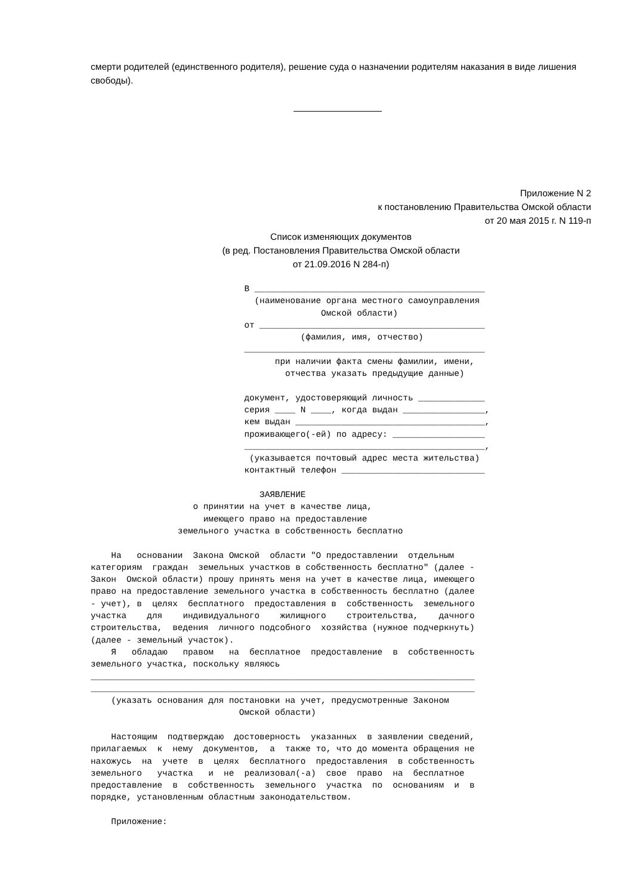смерти родителей (единственного родителя), решение суда о назначении родителям наказания в виде лишения свободы).
Приложение N 2
к постановлению Правительства Омской области
от 20 мая 2015 г. N 119-п
Список изменяющих документов
(в ред. Постановления Правительства Омской области
от 21.09.2016 N 284-п)
                              В _____________________________________________
                                (наименование органа местного самоуправления
                                             Омской области)
                              от ____________________________________________
                                         (фамилия, имя, отчество)
                              _______________________________________________
                                    при наличии факта смены фамилии, имени,
                                      отчества указать предыдущие данные)

                              документ, удостоверяющий личность _____________
                              серия ____ N ____, когда выдан ________________,
                              кем выдан _____________________________________,
                              проживающего(-ей) по адресу: __________________
                              _______________________________________________,
                               (указывается почтовый адрес места жительства)
                              контактный телефон ____________________________

                                 ЗАЯВЛЕНИЕ
                    о принятии на учет в качестве лица,
                      имеющего право на предоставление
                 земельного участка в собственность бесплатно

    На   основании  Закона Омской  области "О предоставлении  отдельным
категориям  граждан  земельных участков в собственность бесплатно" (далее -
Закон  Омской области) прошу принять меня на учет в качестве лица, имеющего
право на предоставление земельного участка в собственность бесплатно (далее
- учет), в  целях  бесплатного  предоставления в  собственность  земельного
участка    для    индивидуального    жилищного    строительства,    дачного
строительства,  ведения  личного подсобного  хозяйства (нужное подчеркнуть)
(далее - земельный участок).
    Я   обладаю   правом   на  бесплатное  предоставление  в  собственность
земельного участка, поскольку являюсь
___________________________________________________________________________
___________________________________________________________________________
    (указать основания для постановки на учет, предусмотренные Законом
                             Омской области)

    Настоящим  подтверждаю  достоверность  указанных  в заявлении сведений,
прилагаемых  к  нему  документов,  а  также то, что до момента обращения не
нахожусь  на  учете  в  целях  бесплатного  предоставления  в собственность
земельного   участка   и  не  реализовал(-а)  свое  право  на  бесплатное
предоставление  в  собственность  земельного  участка  по  основаниям  и  в
порядке, установленным областным законодательством.

    Приложение: